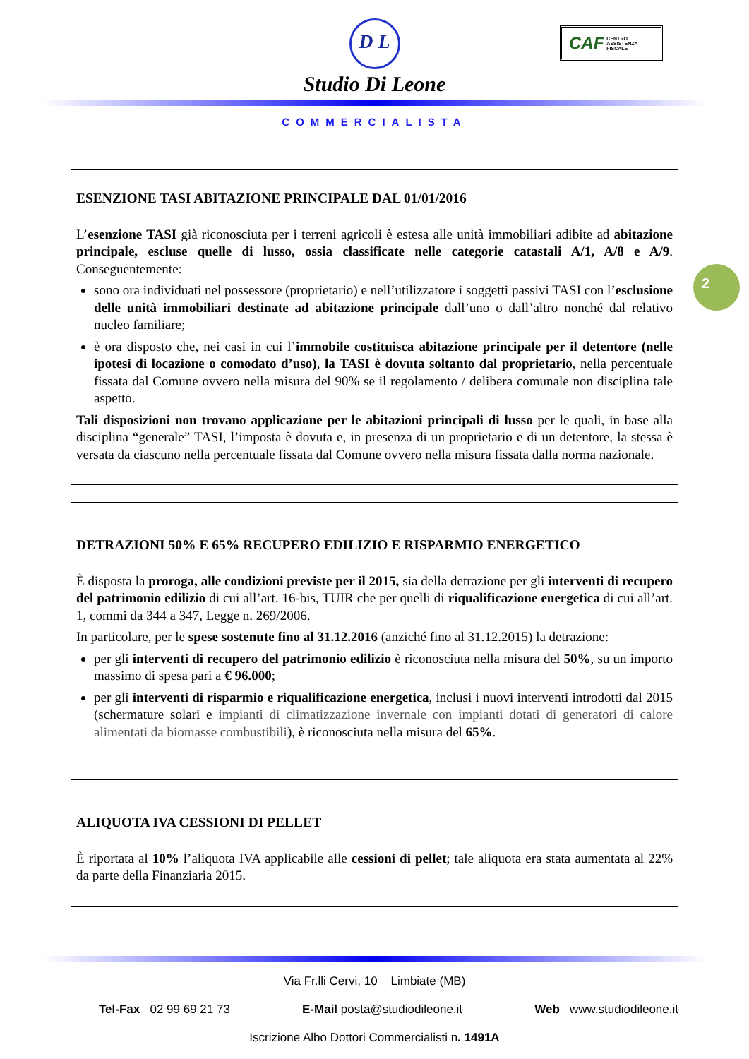D L
Studio Di Leone
COMMERCIALISTA
CAF CENTRO
ASSISTENZA
FISCALE
2
ESENZIONE TASI ABITAZIONE PRINCIPALE DAL 01/01/2016
L’esenzione TASI già riconosciuta per i terreni agricoli è estesa alle unità immobiliari adibite ad abitazione principale, escluse quelle di lusso, ossia classificate nelle categorie catastali A/1, A/8 e A/9. Conseguentemente:
sono ora individuati nel possessore (proprietario) e nell’utilizzatore i soggetti passivi TASI con l’esclusione delle unità immobiliari destinate ad abitazione principale dall’uno o dall’altro nonché dal relativo nucleo familiare;
è ora disposto che, nei casi in cui l’immobile costituisca abitazione principale per il detentore (nelle ipotesi di locazione o comodato d’uso), la TASI è dovuta soltanto dal proprietario, nella percentuale fissata dal Comune ovvero nella misura del 90% se il regolamento / delibera comunale non disciplina tale aspetto.
Tali disposizioni non trovano applicazione per le abitazioni principali di lusso per le quali, in base alla disciplina “generale” TASI, l’imposta è dovuta e, in presenza di un proprietario e di un detentore, la stessa è versata da ciascuno nella percentuale fissata dal Comune ovvero nella misura fissata dalla norma nazionale.
DETRAZIONI 50% E 65% RECUPERO EDILIZIO E RISPARMIO ENERGETICO
È disposta la proroga, alle condizioni previste per il 2015, sia della detrazione per gli interventi di recupero del patrimonio edilizio di cui all’art. 16-bis, TUIR che per quelli di riqualificazione energetica di cui all’art. 1, commi da 344 a 347, Legge n. 269/2006.
In particolare, per le spese sostenute fino al 31.12.2016 (anziché fino al 31.12.2015) la detrazione:
per gli interventi di recupero del patrimonio edilizio è riconosciuta nella misura del 50%, su un importo massimo di spesa pari a € 96.000;
per gli interventi di risparmio e riqualificazione energetica, inclusi i nuovi interventi introdotti dal 2015 (schermature solari e impianti di climatizzazione invernale con impianti dotati di generatori di calore alimentati da biomasse combustibili), è riconosciuta nella misura del 65%.
ALIQUOTA IVA CESSIONI DI PELLET
È riportata al 10% l’aliquota IVA applicabile alle cessioni di pellet; tale aliquota era stata aumentata al 22% da parte della Finanziaria 2015.
Via Fr.lli Cervi, 10 Limbiate (MB)
Tel-Fax 02 99 69 21 73 E-Mail posta@studiodileone.it Web www.studiodileone.it
Iscrizione Albo Dottori Commercialisti n. 1491A